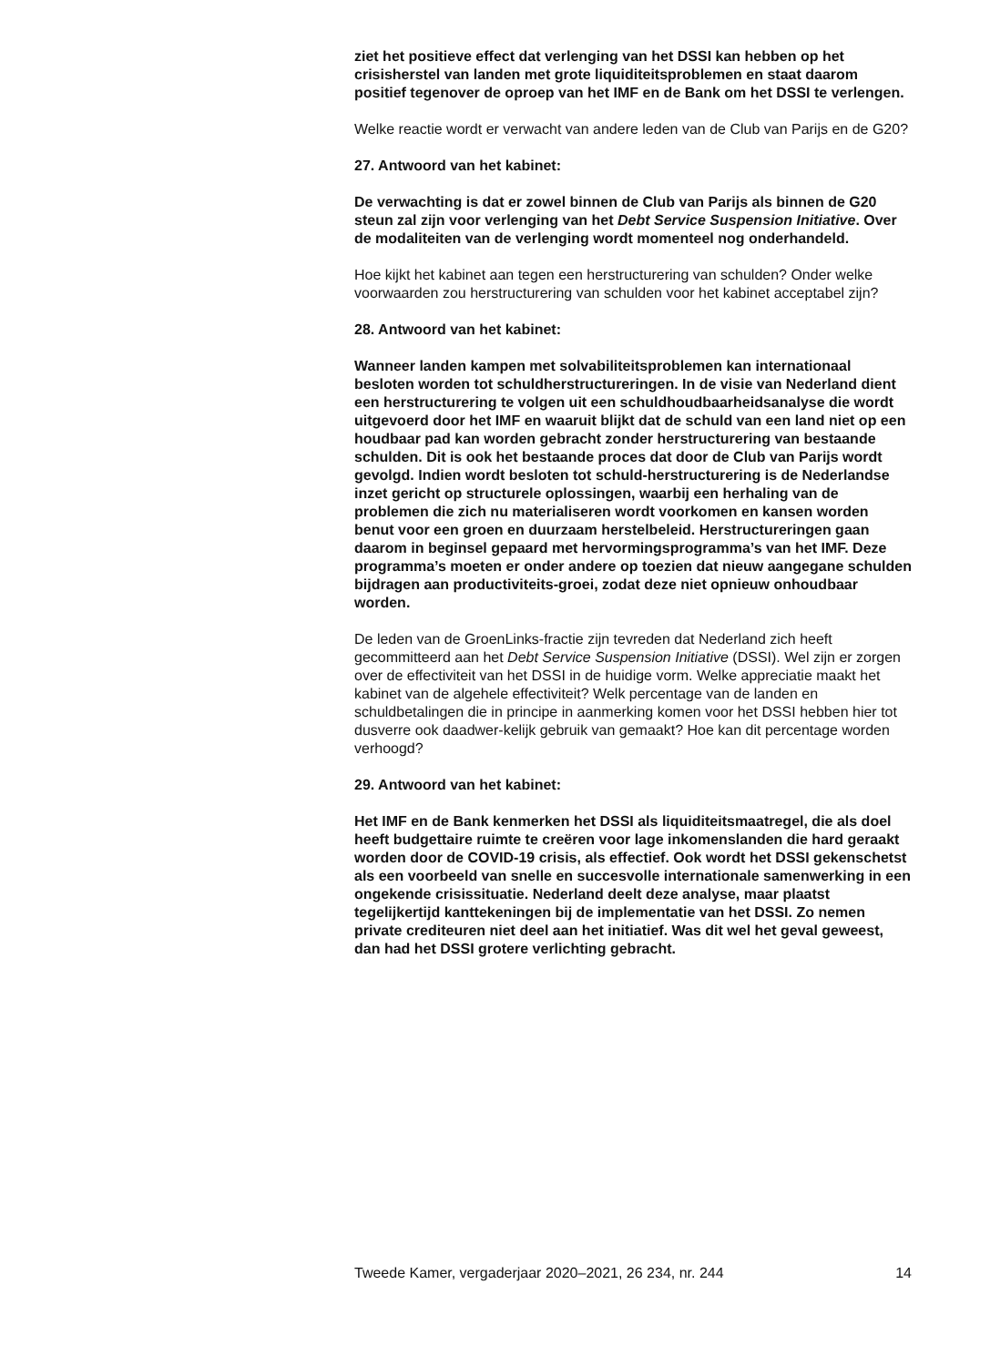ziet het positieve effect dat verlenging van het DSSI kan hebben op het crisisherstel van landen met grote liquiditeitsproblemen en staat daarom positief tegenover de oproep van het IMF en de Bank om het DSSI te verlengen.
Welke reactie wordt er verwacht van andere leden van de Club van Parijs en de G20?
27. Antwoord van het kabinet:
De verwachting is dat er zowel binnen de Club van Parijs als binnen de G20 steun zal zijn voor verlenging van het Debt Service Suspension Initiative. Over de modaliteiten van de verlenging wordt momenteel nog onderhandeld.
Hoe kijkt het kabinet aan tegen een herstructurering van schulden? Onder welke voorwaarden zou herstructurering van schulden voor het kabinet acceptabel zijn?
28. Antwoord van het kabinet:
Wanneer landen kampen met solvabiliteitsproblemen kan internationaal besloten worden tot schuldherstructureringen. In de visie van Nederland dient een herstructurering te volgen uit een schuldhoudbaarheidsanalyse die wordt uitgevoerd door het IMF en waaruit blijkt dat de schuld van een land niet op een houdbaar pad kan worden gebracht zonder herstructurering van bestaande schulden. Dit is ook het bestaande proces dat door de Club van Parijs wordt gevolgd. Indien wordt besloten tot schuld-herstructurering is de Nederlandse inzet gericht op structurele oplossingen, waarbij een herhaling van de problemen die zich nu materialiseren wordt voorkomen en kansen worden benut voor een groen en duurzaam herstelbeleid. Herstructureringen gaan daarom in beginsel gepaard met hervormingsprogramma’s van het IMF. Deze programma’s moeten er onder andere op toezien dat nieuw aangegane schulden bijdragen aan productiviteits-groei, zodat deze niet opnieuw onhoudbaar worden.
De leden van de GroenLinks-fractie zijn tevreden dat Nederland zich heeft gecommitteerd aan het Debt Service Suspension Initiative (DSSI). Wel zijn er zorgen over de effectiviteit van het DSSI in de huidige vorm. Welke appreciatie maakt het kabinet van de algehele effectiviteit? Welk percentage van de landen en schuldbetalingen die in principe in aanmerking komen voor het DSSI hebben hier tot dusverre ook daadwer-kelijk gebruik van gemaakt? Hoe kan dit percentage worden verhoogd?
29. Antwoord van het kabinet:
Het IMF en de Bank kenmerken het DSSI als liquiditeitsmaatregel, die als doel heeft budgettaire ruimte te creëren voor lage inkomenslanden die hard geraakt worden door de COVID-19 crisis, als effectief. Ook wordt het DSSI gekenschetst als een voorbeeld van snelle en succesvolle internationale samenwerking in een ongekende crisissituatie. Nederland deelt deze analyse, maar plaatst tegelijkertijd kanttekeningen bij de implementatie van het DSSI. Zo nemen private crediteuren niet deel aan het initiatief. Was dit wel het geval geweest, dan had het DSSI grotere verlichting gebracht.
Tweede Kamer, vergaderjaar 2020–2021, 26 234, nr. 244 14